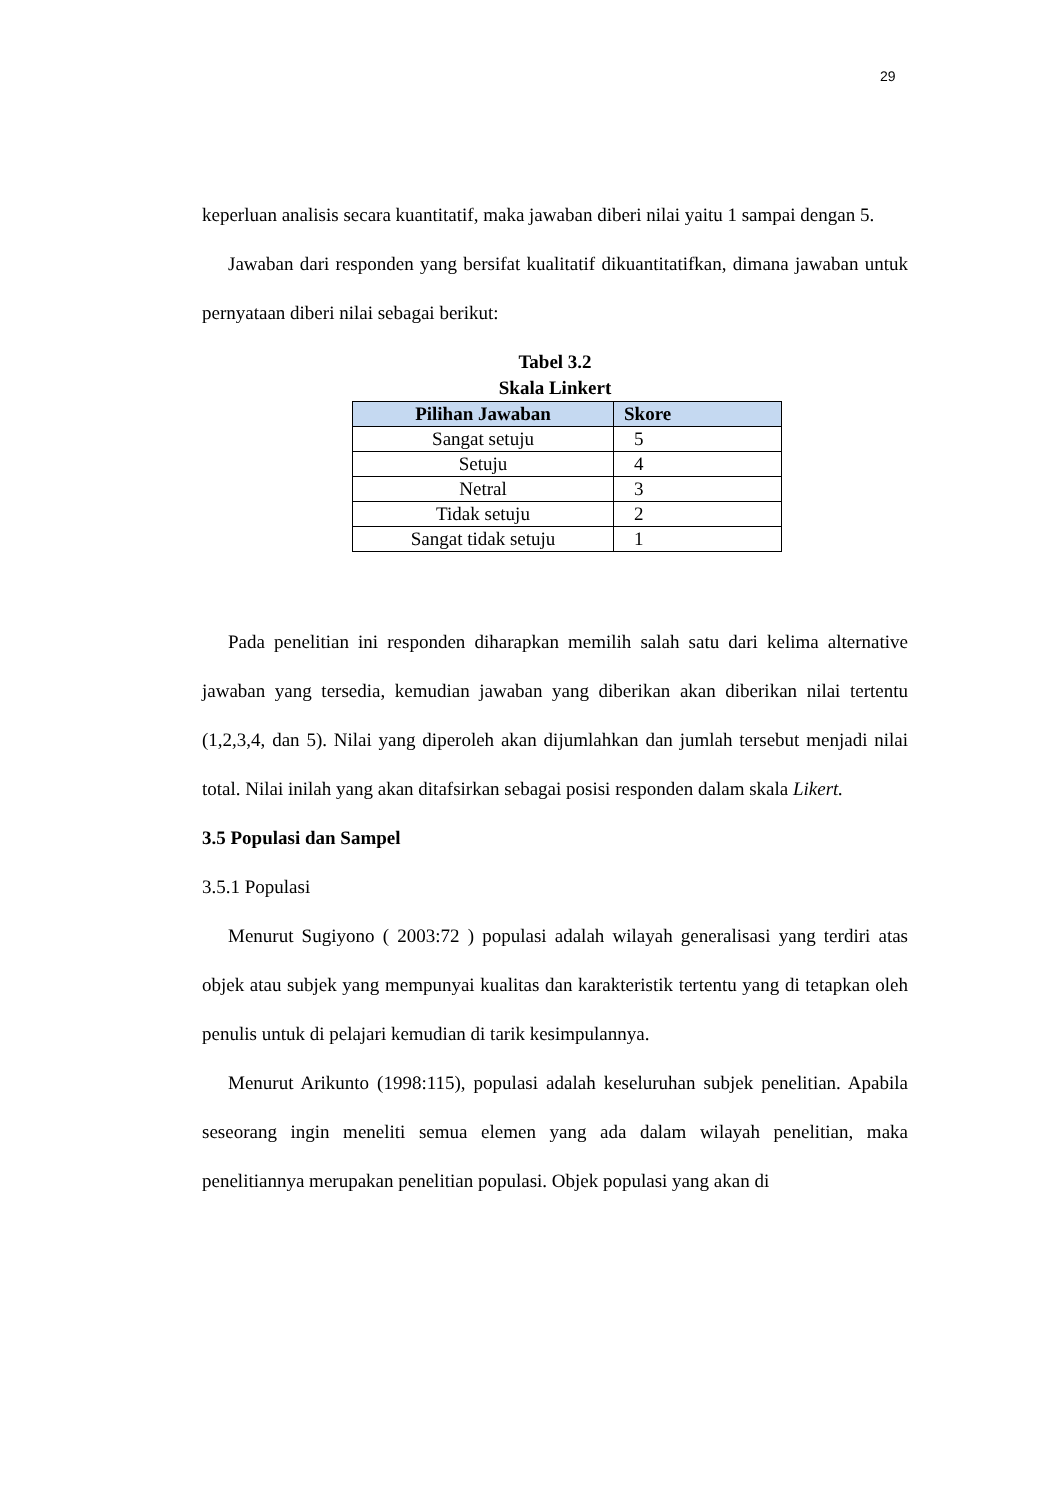29
keperluan analisis secara kuantitatif, maka jawaban diberi nilai yaitu 1 sampai dengan 5.
Jawaban dari responden yang bersifat kualitatif dikuantitatifkan, dimana jawaban untuk pernyataan diberi nilai sebagai berikut:
Tabel 3.2
Skala Linkert
| Pilihan Jawaban | Skore |
| --- | --- |
| Sangat setuju | 5 |
| Setuju | 4 |
| Netral | 3 |
| Tidak setuju | 2 |
| Sangat tidak setuju | 1 |
Pada penelitian ini responden diharapkan memilih salah satu dari kelima alternative jawaban yang tersedia, kemudian jawaban yang diberikan akan diberikan nilai tertentu (1,2,3,4, dan 5). Nilai yang diperoleh akan dijumlahkan dan jumlah tersebut menjadi nilai total. Nilai inilah yang akan ditafsirkan sebagai posisi responden dalam skala Likert.
3.5 Populasi dan Sampel
3.5.1 Populasi
Menurut Sugiyono ( 2003:72 ) populasi adalah wilayah generalisasi yang terdiri atas objek atau subjek yang mempunyai kualitas dan karakteristik tertentu yang di tetapkan oleh penulis untuk di pelajari kemudian di tarik kesimpulannya.
Menurut Arikunto (1998:115), populasi adalah keseluruhan subjek penelitian. Apabila seseorang ingin meneliti semua elemen yang ada dalam wilayah penelitian, maka penelitiannya merupakan penelitian populasi. Objek populasi yang akan di